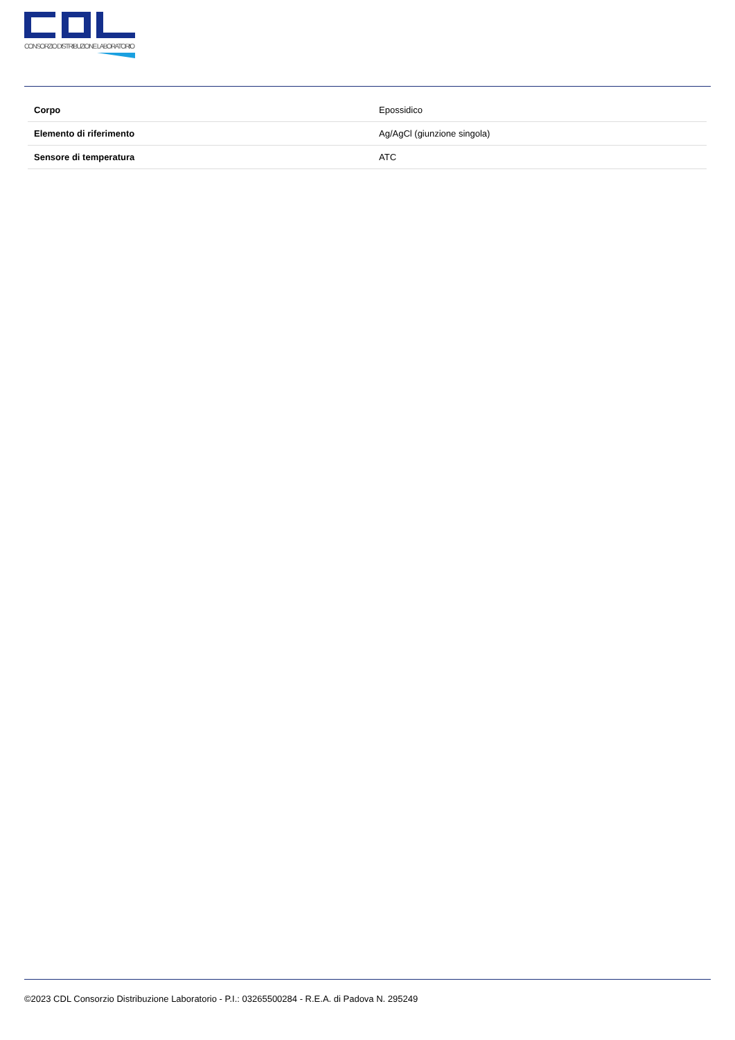CONSORZIO DISTRIBUZIONE LABORATORIO
| Corpo | Epossidico |
| Elemento di riferimento | Ag/AgCl (giunzione singola) |
| Sensore di temperatura | ATC |
©2023 CDL Consorzio Distribuzione Laboratorio - P.I.: 03265500284 - R.E.A. di Padova N. 295249